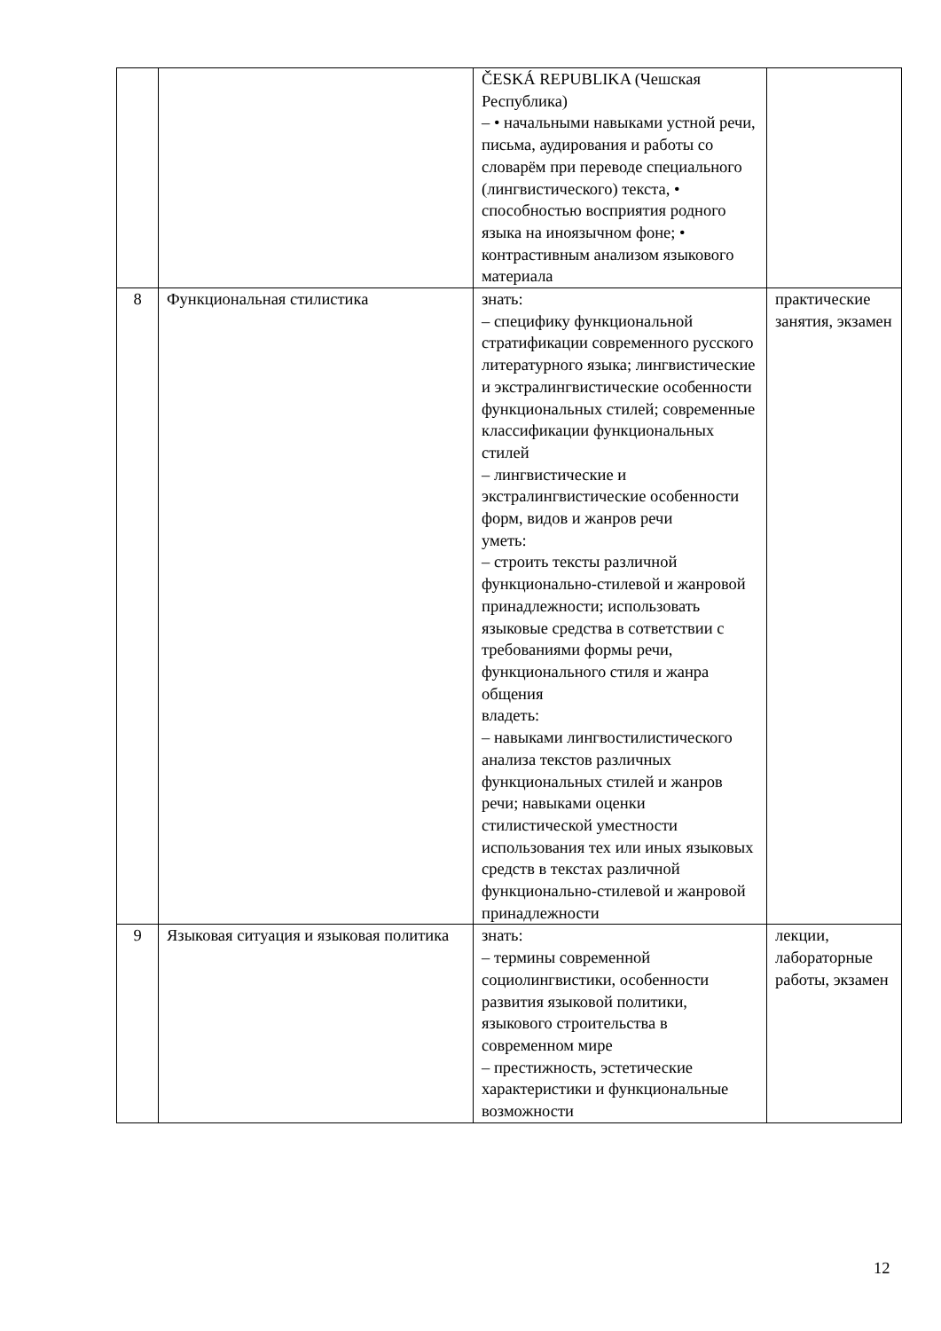| | | ČESKÁ REPUBLIKA (Чешская Республика) – • начальными навыками устной речи, письма, аудирования и работы со словарём при переводе специального (лингвистического) текста, • способностью восприятия родного языка на иноязычном фоне; • контрастивным анализом языкового материала | |
| 8 | Функциональная стилистика | знать: – специфику функциональной стратификации современного русского литературного языка; лингвистические и экстралингвистические особенности функциональных стилей; современные классификации функциональных стилей – лингвистические и экстралингвистические особенности форм, видов и жанров речи уметь: – строить тексты различной функционально-стилевой и жанровой принадлежности; использовать языковые средства в сответствии с требованиями формы речи, функционального стиля и жанра общения владеть: – навыками лингвостилистического анализа текстов различных функциональных стилей и жанров речи; навыками оценки стилистической уместности использования тех или иных языковых средств в текстах различной функционально-стилевой и жанровой принадлежности | практические занятия, экзамен |
| 9 | Языковая ситуация и языковая политика | знать: – термины современной социолингвистики, особенности развития языковой политики, языкового строительства в современном мире – престижность, эстетические характеристики и функциональные возможности | лекции, лабораторные работы, экзамен |
12